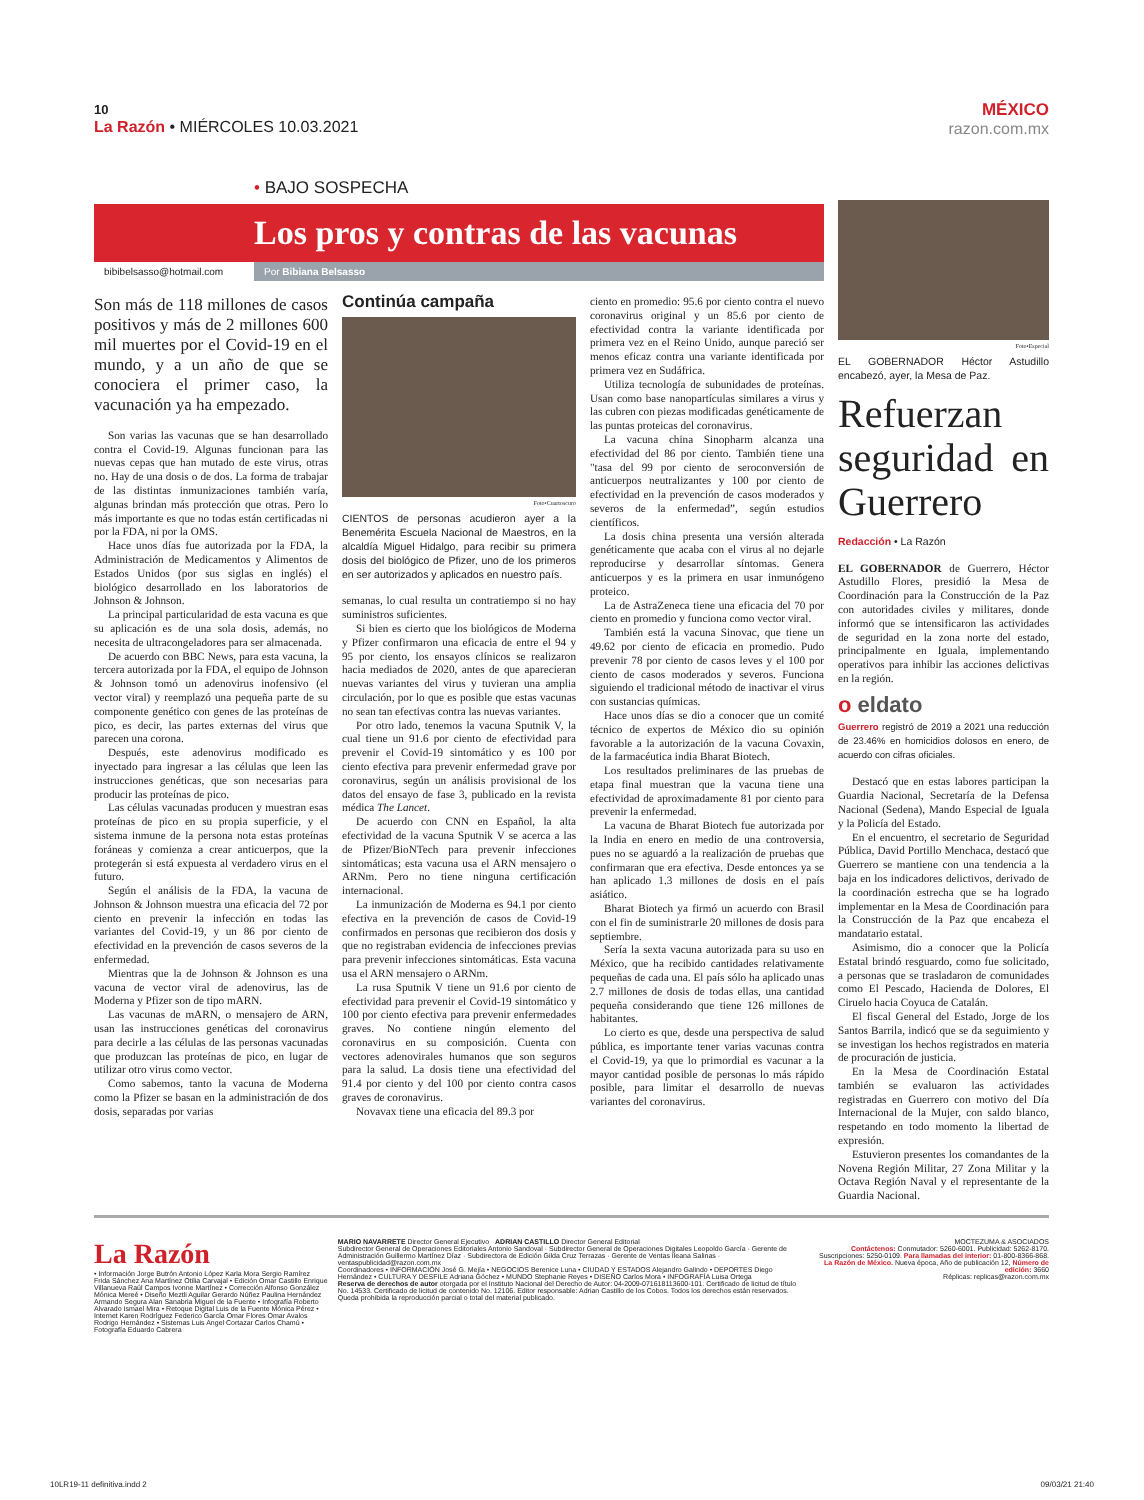10
La Razón • MIÉRCOLES 10.03.2021
MÉXICO
razon.com.mx
• BAJO SOSPECHA
Los pros y contras de las vacunas
bibibelsasso@hotmail.com
Por Bibiana Belsasso
Son más de 118 millones de casos positivos y más de 2 millones 600 mil muertes por el Covid-19 en el mundo, y a un año de que se conociera el primer caso, la vacunación ya ha empezado.
Son varias las vacunas que se han desarrollado contra el Covid-19. Algunas funcionan para las nuevas cepas que han mutado de este virus, otras no. Hay de una dosis o de dos. La forma de trabajar de las distintas inmunizaciones también varía, algunas brindan más protección que otras. Pero lo más importante es que no todas están certificadas ni por la FDA, ni por la OMS.
Hace unos días fue autorizada por la FDA, la Administración de Medicamentos y Alimentos de Estados Unidos (por sus siglas en inglés) el biológico desarrollado en los laboratorios de Johnson & Johnson.
La principal particularidad de esta vacuna es que su aplicación es de una sola dosis, además, no necesita de ultracongeladores para ser almacenada.
De acuerdo con BBC News, para esta vacuna, la tercera autorizada por la FDA, el equipo de Johnson & Johnson tomó un adenovirus inofensivo (el vector viral) y reemplazó una pequeña parte de su componente genético con genes de las proteínas de pico, es decir, las partes externas del virus que parecen una corona.
Después, este adenovirus modificado es inyectado para ingresar a las células que leen las instrucciones genéticas, que son necesarias para producir las proteínas de pico.
Las células vacunadas producen y muestran esas proteínas de pico en su propia superficie, y el sistema inmune de la persona nota estas proteínas foráneas y comienza a crear anticuerpos, que la protegerán si está expuesta al verdadero virus en el futuro.
Según el análisis de la FDA, la vacuna de Johnson & Johnson muestra una eficacia del 72 por ciento en prevenir la infección en todas las variantes del Covid-19, y un 86 por ciento de efectividad en la prevención de casos severos de la enfermedad.
Mientras que la de Johnson & Johnson es una vacuna de vector viral de adenovirus, las de Moderna y Pfizer son de tipo mARN.
Las vacunas de mARN, o mensajero de ARN, usan las instrucciones genéticas del coronavirus para decirle a las células de las personas vacunadas que produzcan las proteínas de pico, en lugar de utilizar otro virus como vector.
Como sabemos, tanto la vacuna de Moderna como la Pfizer se basan en la administración de dos dosis, separadas por varias
Continúa campaña
Foto•Cuartoscuro
CIENTOS de personas acudieron ayer a la Benemérita Escuela Nacional de Maestros, en la alcaldía Miguel Hidalgo, para recibir su primera dosis del biológico de Pfizer, uno de los primeros en ser autorizados y aplicados en nuestro país.
semanas, lo cual resulta un contratiempo si no hay suministros suficientes.
Si bien es cierto que los biológicos de Moderna y Pfizer confirmaron una eficacia de entre el 94 y 95 por ciento, los ensayos clínicos se realizaron hacia mediados de 2020, antes de que aparecieran nuevas variantes del virus y tuvieran una amplia circulación, por lo que es posible que estas vacunas no sean tan efectivas contra las nuevas variantes.
Por otro lado, tenemos la vacuna Sputnik V, la cual tiene un 91.6 por ciento de efectividad para prevenir el Covid-19 sintomático y es 100 por ciento efectiva para prevenir enfermedad grave por coronavirus, según un análisis provisional de los datos del ensayo de fase 3, publicado en la revista médica The Lancet.
De acuerdo con CNN en Español, la alta efectividad de la vacuna Sputnik V se acerca a las de Pfizer/BioNTech para prevenir infecciones sintomáticas; esta vacuna usa el ARN mensajero o ARNm. Pero no tiene ninguna certificación internacional.
La inmunización de Moderna es 94.1 por ciento efectiva en la prevención de casos de Covid-19 confirmados en personas que recibieron dos dosis y que no registraban evidencia de infecciones previas para prevenir infecciones sintomáticas. Esta vacuna usa el ARN mensajero o ARNm.
La rusa Sputnik V tiene un 91.6 por ciento de efectividad para prevenir el Covid-19 sintomático y 100 por ciento efectiva para prevenir enfermedades graves. No contiene ningún elemento del coronavirus en su composición. Cuenta con vectores adenovirales humanos que son seguros para la salud. La dosis tiene una efectividad del 91.4 por ciento y del 100 por ciento contra casos graves de coronavirus.
Novavax tiene una eficacia del 89.3 por
ciento en promedio: 95.6 por ciento contra el nuevo coronavirus original y un 85.6 por ciento de efectividad contra la variante identificada por primera vez en el Reino Unido, aunque pareció ser menos eficaz contra una variante identificada por primera vez en Sudáfrica.
Utiliza tecnología de subunidades de proteínas. Usan como base nanopartículas similares a virus y las cubren con piezas modificadas genéticamente de las puntas proteicas del coronavirus.
La vacuna china Sinopharm alcanza una efectividad del 86 por ciento. También tiene una "tasa del 99 por ciento de seroconversión de anticuerpos neutralizantes y 100 por ciento de efectividad en la prevención de casos moderados y severos de la enfermedad”, según estudios científicos.
La dosis china presenta una versión alterada genéticamente que acaba con el virus al no dejarle reproducirse y desarrollar síntomas. Genera anticuerpos y es la primera en usar inmunógeno proteico.
La de AstraZeneca tiene una eficacia del 70 por ciento en promedio y funciona como vector viral.
También está la vacuna Sinovac, que tiene un 49.62 por ciento de eficacia en promedio. Pudo prevenir 78 por ciento de casos leves y el 100 por ciento de casos moderados y severos. Funciona siguiendo el tradicional método de inactivar el virus con sustancias químicas.
Hace unos días se dio a conocer que un comité técnico de expertos de México dio su opinión favorable a la autorización de la vacuna Covaxin, de la farmacéutica india Bharat Biotech.
Los resultados preliminares de las pruebas de etapa final muestran que la vacuna tiene una efectividad de aproximadamente 81 por ciento para prevenir la enfermedad.
La vacuna de Bharat Biotech fue autorizada por la India en enero en medio de una controversia, pues no se aguardó a la realización de pruebas que confirmaran que era efectiva. Desde entonces ya se han aplicado 1.3 millones de dosis en el país asiático.
Bharat Biotech ya firmó un acuerdo con Brasil con el fin de suministrarle 20 millones de dosis para septiembre.
Sería la sexta vacuna autorizada para su uso en México, que ha recibido cantidades relativamente pequeñas de cada una. El país sólo ha aplicado unas 2.7 millones de dosis de todas ellas, una cantidad pequeña considerando que tiene 126 millones de habitantes.
Lo cierto es que, desde una perspectiva de salud pública, es importante tener varias vacunas contra el Covid-19, ya que lo primordial es vacunar a la mayor cantidad posible de personas lo más rápido posible, para limitar el desarrollo de nuevas variantes del coronavirus.
Foto•Especial
EL GOBERNADOR Héctor Astudillo encabezó, ayer, la Mesa de Paz.
Refuerzan seguridad en Guerrero
Redacción • La Razón
EL GOBERNADOR de Guerrero, Héctor Astudillo Flores, presidió la Mesa de Coordinación para la Construcción de la Paz con autoridades civiles y militares, donde informó que se intensificaron las actividades de seguridad en la zona norte del estado, principalmente en Iguala, implementando operativos para inhibir las acciones delictivas en la región.
o eldato
Guerrero registró de 2019 a 2021 una reducción de 23.46% en homicidios dolosos en enero, de acuerdo con cifras oficiales.
Destacó que en estas labores participan la Guardia Nacional, Secretaría de la Defensa Nacional (Sedena), Mando Especial de Iguala y la Policía del Estado.
En el encuentro, el secretario de Seguridad Pública, David Portillo Menchaca, destacó que Guerrero se mantiene con una tendencia a la baja en los indicadores delictivos, derivado de la coordinación estrecha que se ha logrado implementar en la Mesa de Coordinación para la Construcción de la Paz que encabeza el mandatario estatal.
Asimismo, dio a conocer que la Policía Estatal brindó resguardo, como fue solicitado, a personas que se trasladaron de comunidades como El Pescado, Hacienda de Dolores, El Ciruelo hacia Coyuca de Catalán.
El fiscal General del Estado, Jorge de los Santos Barrila, indicó que se da seguimiento y se investigan los hechos registrados en materia de procuración de justicia.
En la Mesa de Coordinación Estatal también se evaluaron las actividades registradas en Guerrero con motivo del Día Internacional de la Mujer, con saldo blanco, respetando en todo momento la libertad de expresión.
Estuvieron presentes los comandantes de la Novena Región Militar, 27 Zona Militar y la Octava Región Naval y el representante de la Guardia Nacional.
La Razón
• Información Jorge Butrón Antonio López Karla Mora Sergio Ramírez Frida Sánchez Ana Martínez Otilia Carvajal • Edición Omar Castillo Enrique Villanueva Raúl Campos Ivonne Martínez • Corrección Alfonso González Mónica Mereé • Diseño Meztli Aguilar Gerardo Núñez Paulina Hernández Armando Segura Alan Sanabria Miguel de la Fuente • Infografía Roberto Alvarado Ismael Mira • Retoque Digital Luis de la Fuente Mónica Pérez • Internet Karen Rodríguez Federico García Omar Flores Omar Avalos Rodrigo Hernández • Sistemas Luis Angel Cortazar Carlos Chamú • Fotografía Eduardo Cabrera
MARIO NAVARRETE Director General Ejecutivo ADRIAN CASTILLO Director General Editorial
Subdirector General de Operaciones Editoriales Antonio Sandoval · Subdirector General de Operaciones Digitales Leopoldo García · Gerente de Administración Guillermo Martínez Díaz · Subdirectora de Edición Gilda Cruz Terrazas · Gerente de Ventas Ileana Salinas · ventaspublicidad@razon.com.mx
Coordinadores • INFORMACIÓN José G. Mejía • NEGOCIOS Berenice Luna • CIUDAD Y ESTADOS Alejandro Galindo • DEPORTES Diego Hernández • CULTURA Y DESFILE Adriana Góchez • MUNDO Stephanie Reyes • DISEÑO Carlos Mora • INFOGRAFÍA Luisa Ortega
Reserva de derechos de autor otorgada por el Instituto Nacional del Derecho de Autor: 04-2009-071618113600-101. Certificado de licitud de título No. 14533. Certificado de licitud de contenido No. 12106. Editor responsable: Adrian Castillo de los Cobos. Todos los derechos están reservados. Queda prohibida la reproducción parcial o total del material publicado.
MOCTEZUMA & ASOCIADOS
Contáctenos: Conmutador: 5260-6001. Publicidad: 5262-8170. Suscripciones: 5250-0109. Para llamadas del interior: 01-800-8366-868. La Razón de México. Nueva época, Año de publicación 12, Número de edición: 3660
Réplicas: replicas@razon.com.mx
10LR19-11 definitiva.indd 2 09/03/21 21:40